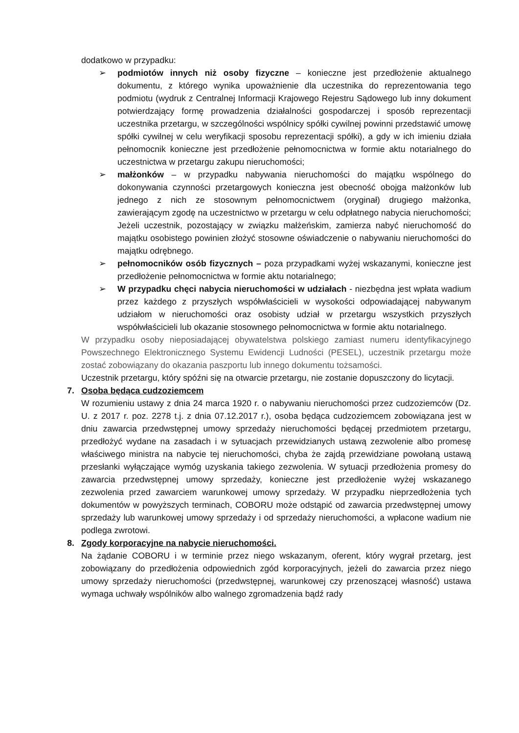dodatkowo w przypadku:
➢ podmiotów innych niż osoby fizyczne – konieczne jest przedłożenie aktualnego dokumentu, z którego wynika upoważnienie dla uczestnika do reprezentowania tego podmiotu (wydruk z Centralnej Informacji Krajowego Rejestru Sądowego lub inny dokument potwierdzający formę prowadzenia działalności gospodarczej i sposób reprezentacji uczestnika przetargu, w szczególności wspólnicy spółki cywilnej powinni przedstawić umowę spółki cywilnej w celu weryfikacji sposobu reprezentacji spółki), a gdy w ich imieniu działa pełnomocnik konieczne jest przedłożenie pełnomocnictwa w formie aktu notarialnego do uczestnictwa w przetargu zakupu nieruchomości;
➢ małżonków – w przypadku nabywania nieruchomości do majątku wspólnego do dokonywania czynności przetargowych konieczna jest obecność obojga małżonków lub jednego z nich ze stosownym pełnomocnictwem (oryginał) drugiego małżonka, zawierającym zgodę na uczestnictwo w przetargu w celu odpłatnego nabycia nieruchomości; Jeżeli uczestnik, pozostający w związku małżeńskim, zamierza nabyć nieruchomość do majątku osobistego powinien złożyć stosowne oświadczenie o nabywaniu nieruchomości do majątku odrębnego.
➢ pełnomocników osób fizycznych – poza przypadkami wyżej wskazanymi, konieczne jest przedłożenie pełnomocnictwa w formie aktu notarialnego;
➢ W przypadku chęci nabycia nieruchomości w udziałach - niezbędna jest wpłata wadium przez każdego z przyszłych współwłaścicieli w wysokości odpowiadającej nabywanym udziałom w nieruchomości oraz osobisty udział w przetargu wszystkich przyszłych współwłaścicieli lub okazanie stosownego pełnomocnictwa w formie aktu notarialnego.
W przypadku osoby nieposiadającej obywatelstwa polskiego zamiast numeru identyfikacyjnego Powszechnego Elektronicznego Systemu Ewidencji Ludności (PESEL), uczestnik przetargu może zostać zobowiązany do okazania paszportu lub innego dokumentu tożsamości.
Uczestnik przetargu, który spóźni się na otwarcie przetargu, nie zostanie dopuszczony do licytacji.
7. Osoba będąca cudzoziemcem
W rozumieniu ustawy z dnia 24 marca 1920 r. o nabywaniu nieruchomości przez cudzoziemców (Dz. U. z 2017 r. poz. 2278 t.j. z dnia 07.12.2017 r.), osoba będąca cudzoziemcem zobowiązana jest w dniu zawarcia przedwstępnej umowy sprzedaży nieruchomości będącej przedmiotem przetargu, przedłożyć wydane na zasadach i w sytuacjach przewidzianych ustawą zezwolenie albo promesę właściwego ministra na nabycie tej nieruchomości, chyba że zajdą przewidziane powołaną ustawą przesłanki wyłączające wymóg uzyskania takiego zezwolenia. W sytuacji przedłożenia promesy do zawarcia przedwstępnej umowy sprzedaży, konieczne jest przedłożenie wyżej wskazanego zezwolenia przed zawarciem warunkowej umowy sprzedaży. W przypadku nieprzedłożenia tych dokumentów w powyższych terminach, COBORU może odstąpić od zawarcia przedwstępnej umowy sprzedaży lub warunkowej umowy sprzedaży i od sprzedaży nieruchomości, a wpłacone wadium nie podlega zwrotowi.
8. Zgody korporacyjne na nabycie nieruchomości.
Na żądanie COBORU i w terminie przez niego wskazanym, oferent, który wygrał przetarg, jest zobowiązany do przedłożenia odpowiednich zgód korporacyjnych, jeżeli do zawarcia przez niego umowy sprzedaży nieruchomości (przedwstępnej, warunkowej czy przenoszącej własność) ustawa wymaga uchwały wspólników albo walnego zgromadzenia bądź rady